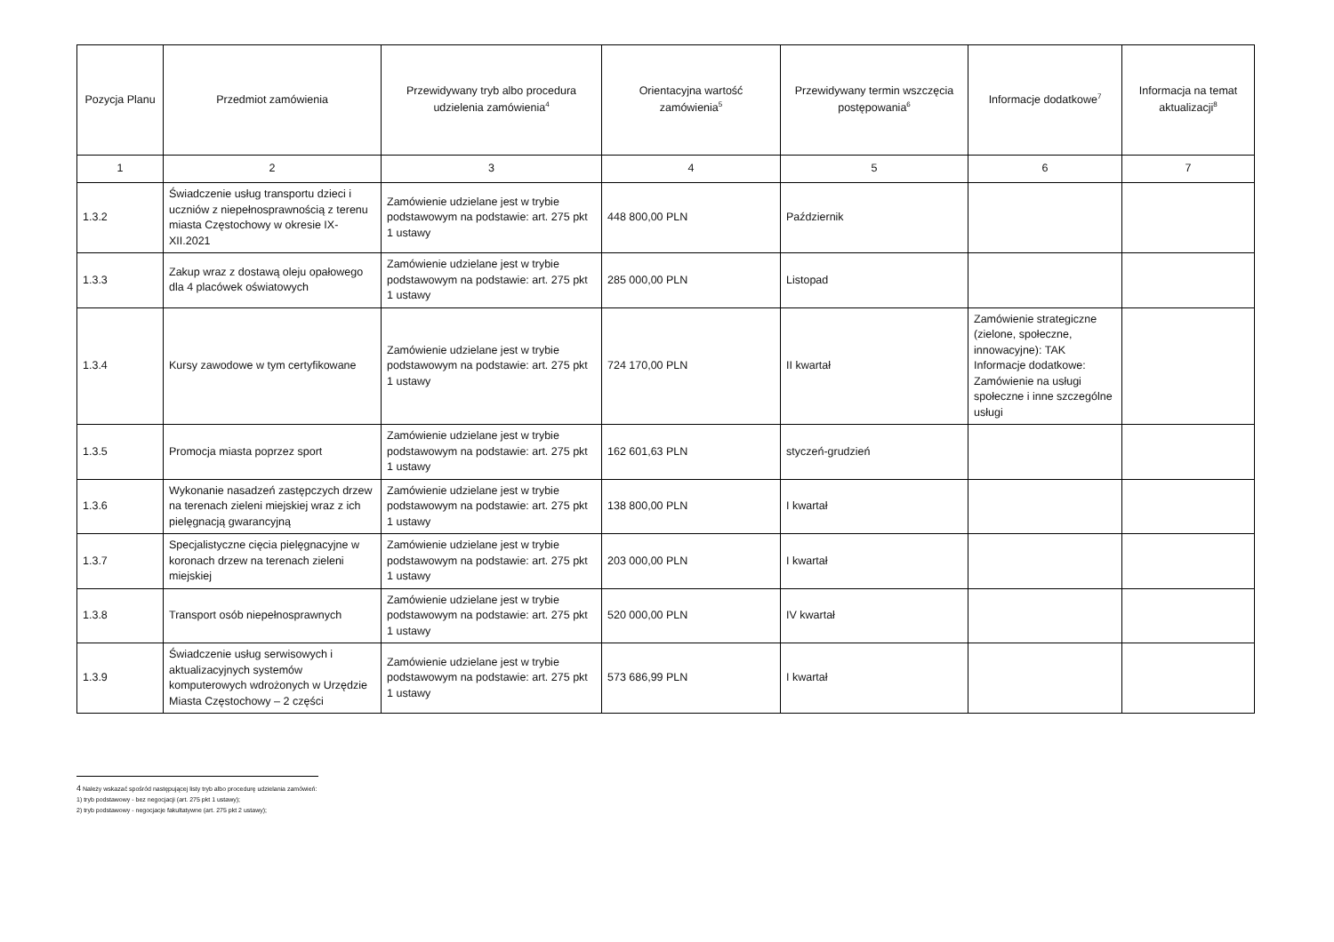| Pozycja Planu | Przedmiot zamówienia | Przewidywany tryb albo procedura udzielenia zamówienia<sup>4</sup> | Orientacyjna wartość zamówienia<sup>5</sup> | Przewidywany termin wszczęcia postępowania<sup>6</sup> | Informacje dodatkowe<sup>7</sup> | Informacja na temat aktualizacji<sup>8</sup> |
| --- | --- | --- | --- | --- | --- | --- |
| 1 | 2 | 3 | 4 | 5 | 6 | 7 |
| 1.3.2 | Świadczenie usług transportu dzieci i uczniów z niepełnosprawnością z terenu miasta Częstochowy w okresie IX-XII.2021 | Zamówienie udzielane jest w trybie podstawowym na podstawie: art. 275 pkt 1 ustawy | 448 800,00 PLN | Październik | | |
| 1.3.3 | Zakup wraz z dostawą oleju opałowego dla 4 placówek oświatowych | Zamówienie udzielane jest w trybie podstawowym na podstawie: art. 275 pkt 1 ustawy | 285 000,00 PLN | Listopad | | |
| 1.3.4 | Kursy zawodowe w tym certyfikowane | Zamówienie udzielane jest w trybie podstawowym na podstawie: art. 275 pkt 1 ustawy | 724 170,00 PLN | II kwartał | Zamówienie strategiczne (zielone, społeczne, innowacyjne): TAK Informacje dodatkowe: Zamówienie na usługi społeczne i inne szczególne usługi | |
| 1.3.5 | Promocja miasta poprzez sport | Zamówienie udzielane jest w trybie podstawowym na podstawie: art. 275 pkt 1 ustawy | 162 601,63 PLN | styczeń-grudzień | | |
| 1.3.6 | Wykonanie nasadzeń zastępczych drzew na terenach zieleni miejskiej wraz z ich pielęgnacją gwarancyjną | Zamówienie udzielane jest w trybie podstawowym na podstawie: art. 275 pkt 1 ustawy | 138 800,00 PLN | I kwartał | | |
| 1.3.7 | Specjalistyczne cięcia pielęgnacyjne w koronach drzew na terenach zieleni miejskiej | Zamówienie udzielane jest w trybie podstawowym na podstawie: art. 275 pkt 1 ustawy | 203 000,00 PLN | I kwartał | | |
| 1.3.8 | Transport osób niepełnosprawnych | Zamówienie udzielane jest w trybie podstawowym na podstawie: art. 275 pkt 1 ustawy | 520 000,00 PLN | IV kwartał | | |
| 1.3.9 | Świadczenie usług serwisowych i aktualizacyjnych systemów komputerowych wdrożonych w Urzędzie Miasta Częstochowy – 2 części | Zamówienie udzielane jest w trybie podstawowym na podstawie: art. 275 pkt 1 ustawy | 573 686,99 PLN | I kwartał | | |
4 Należy wskazać spośród następującej listy tryb albo procedurę udzielania zamówień:
1) tryb podstawowy - bez negocjacji (art. 275 pkt 1 ustawy);
2) tryb podstawowy - negocjacje fakultatywne (art. 275 pkt 2 ustawy);